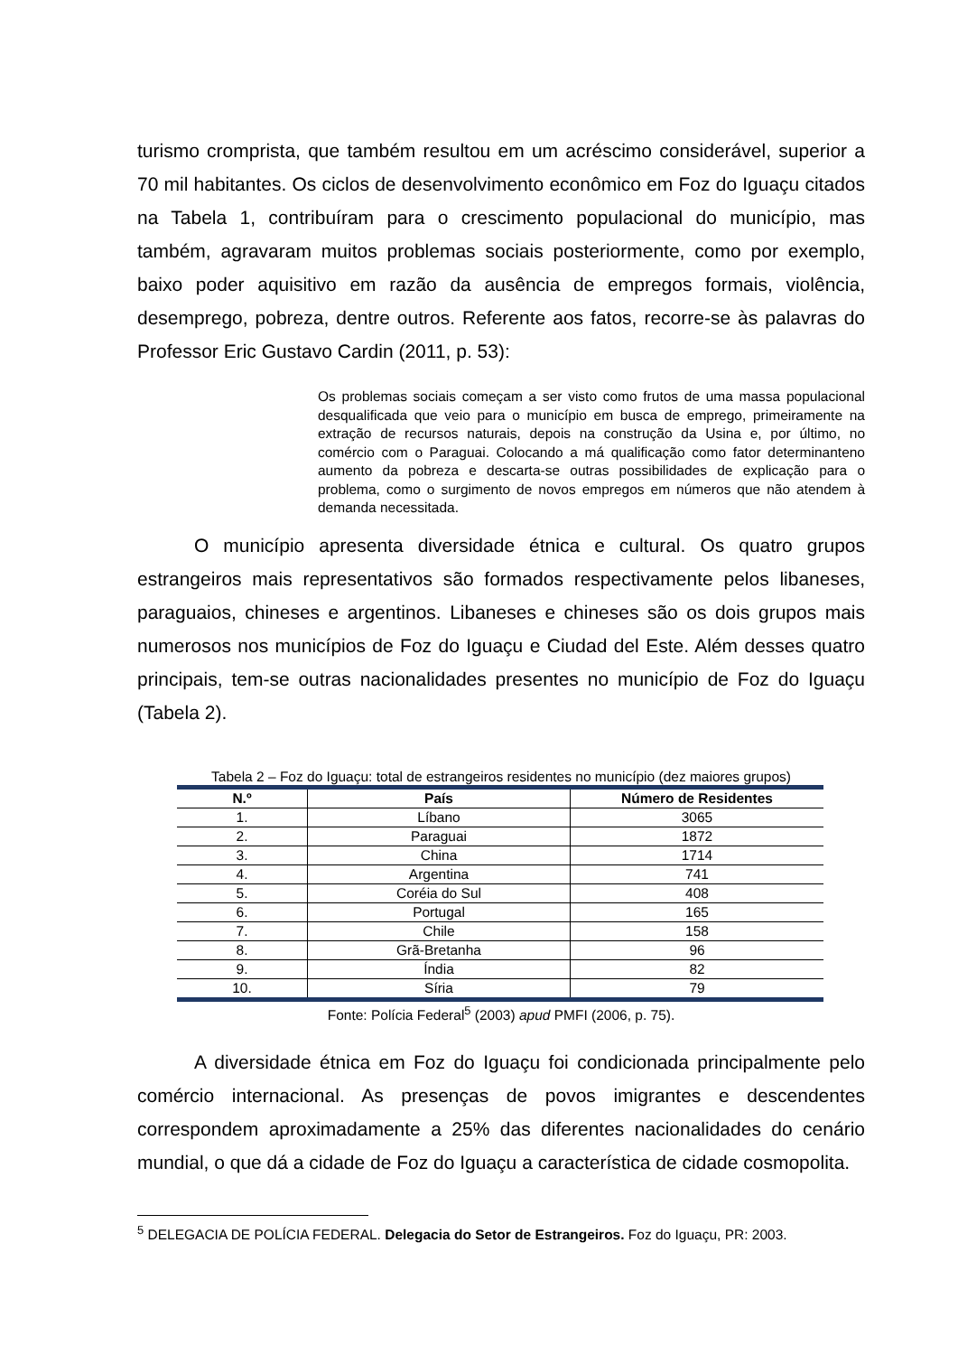turismo cromprista, que também resultou em um acréscimo considerável, superior a 70 mil habitantes. Os ciclos de desenvolvimento econômico em Foz do Iguaçu citados na Tabela 1, contribuíram para o crescimento populacional do município, mas também, agravaram muitos problemas sociais posteriormente, como por exemplo, baixo poder aquisitivo em razão da ausência de empregos formais, violência, desemprego, pobreza, dentre outros. Referente aos fatos, recorre-se às palavras do Professor Eric Gustavo Cardin (2011, p. 53):
Os problemas sociais começam a ser visto como frutos de uma massa populacional desqualificada que veio para o município em busca de emprego, primeiramente na extração de recursos naturais, depois na construção da Usina e, por último, no comércio com o Paraguai. Colocando a má qualificação como fator determinanteno aumento da pobreza e descarta-se outras possibilidades de explicação para o problema, como o surgimento de novos empregos em números que não atendem à demanda necessitada.
O município apresenta diversidade étnica e cultural. Os quatro grupos estrangeiros mais representativos são formados respectivamente pelos libaneses, paraguaios, chineses e argentinos. Libaneses e chineses são os dois grupos mais numerosos nos municípios de Foz do Iguaçu e Ciudad del Este. Além desses quatro principais, tem-se outras nacionalidades presentes no município de Foz do Iguaçu (Tabela 2).
Tabela 2 – Foz do Iguaçu: total de estrangeiros residentes no município (dez maiores grupos)
| N.º | País | Número de Residentes |
| --- | --- | --- |
| 1. | Líbano | 3065 |
| 2. | Paraguai | 1872 |
| 3. | China | 1714 |
| 4. | Argentina | 741 |
| 5. | Coréia do Sul | 408 |
| 6. | Portugal | 165 |
| 7. | Chile | 158 |
| 8. | Grã-Bretanha | 96 |
| 9. | Índia | 82 |
| 10. | Síria | 79 |
Fonte: Polícia Federal<sup>5</sup> (2003) apud PMFI (2006, p. 75).
A diversidade étnica em Foz do Iguaçu foi condicionada principalmente pelo comércio internacional. As presenças de povos imigrantes e descendentes correspondem aproximadamente a 25% das diferentes nacionalidades do cenário mundial, o que dá a cidade de Foz do Iguaçu a característica de cidade cosmopolita.
<sup>5</sup> DELEGACIA DE POLÍCIA FEDERAL. Delegacia do Setor de Estrangeiros. Foz do Iguaçu, PR: 2003.